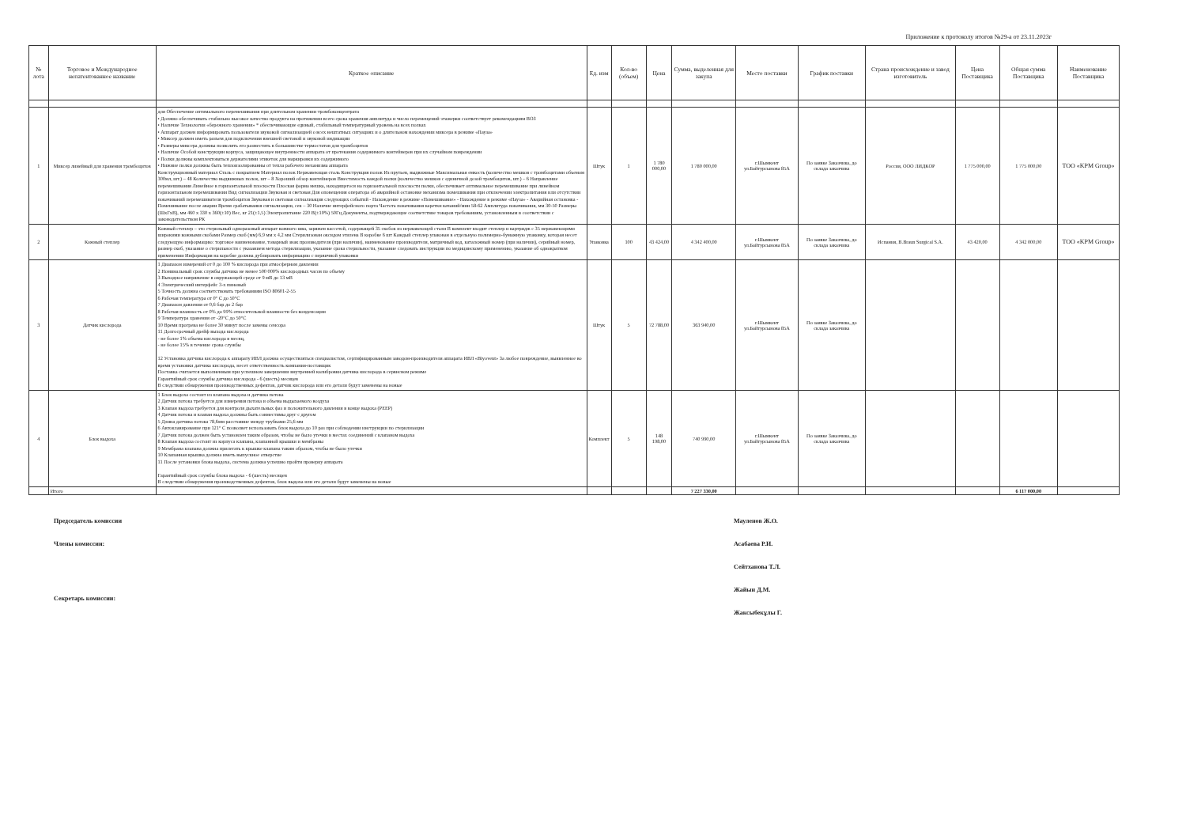Приложение к протоколу итогов №29-а от 23.11.2023г
| № лота | Торговое и Международное непатентованное название | Краткое описание | Ед. изм | Кол-во (объем) | Цена | Сумма, выделенная для закупа | Место поставки | График поставки | Страна происхождение и завод изготовитель | Цена Поставщика | Общая сумма Поставщика | Наименование Поставщика |
| --- | --- | --- | --- | --- | --- | --- | --- | --- | --- | --- | --- | --- |
| 1 | Миксер линейный для хранения тромбоцитов | для Обеспечение оптимального перемешивания при длительном хранении тромбоконцентрата • Должно обеспечивать стабильно высокое качество продукта на протяжении всего срока хранения амплитуда и число перемещений этажерки соответствует рекомендациям ВОЗ • Наличие Технологии «бережного хранения» * обеспечивающие единый, стабильный температурный уровень на всех полках • Аппарат должен информировать пользователя звуковой сигнализацией о всех нештатных ситуациях и о длительном нахождении миксера в режиме «Пауза» • Миксер должен иметь разъем для подключения внешней световой и звуковой индикации • Размеры миксера должны позволять его разместить в большинстве термостатов для тромбоцитов • Наличие Особой конструкции корпуса, защищающее внутренности аппарата от протекания содержимого контейнеров при их случайном повреждении • Полки должны комплектоваться держателями этикеток для маркировки их содержимого • Нижние полки должны быть теплоизолированны от тепла рабочего механизма аппарата Конструкционный материал Сталь с покрытием Материал полок Нержавеющая сталь Конструкция полок Из прутьев, выдвижные Максимальная емкость (количество мешков с тромбоцитами объемом 300мл, шт.) – 48 Количество выдвижных полок, шт – 8 Хороший обзор контейнеров Вместимость каждой полки (количество мешков с единичной дозой тромбоцитов, шт.) – 6 Направление перемешивания Линейное в горизонтальной плоскости Плоская форма мешка, находящегося на горизонтальной плоскости полки, обеспечивает оптимальное перемешивание при линейном горизонтальном перемешивании Вид сигнализации Звуковая и световая Для оповещения оператора об аварийной остановке механизма помешивания при отключении электропитания или отсутствии покачиваний перемешивателя тромбоцитов Звуковая и световая сигнализация следующих событий - Нахождение в режиме «Помешивание» - Нахождение в режиме «Пауза» - Аварийная остановка - Помешивание после аварии Время срабатывания сигнализации, сек – 30 Наличие интерфейсного порта Частота покачивания каретки качаний/мин 58-62 Амплитуда покачивания, мм 30-50 Размеры (ШхГхВ), мм 460 х 330 х 360(±10) Вес, кг 21(±1,5) Электропитание 220 В(±10%) 50Гц Документы, подтверждающие соответствие товаров требованиям, установленным в соответствии с законодательством РК | Штук | 1 | 1 780 000,00 | 1 780 000,00 | г.Шымкент ул.Байтурсынова 85А | По заявке Заказчика, до склада заказчика | Россия, ООО ЛИДКОР | 1 775 000,00 | 1 775 000,00 | ТОО «KPM Group» |
| 2 | Кожный степлер | Кожный степлер – это стерильный одноразовый аппарат кожного шва, заряжен кассетой, содержащей 35 скобок из нержавеющей стали В комплект входит степлер и картридж с 35 нержавеющими широкими кожными скобами Размер скоб (мм) 6,9 мм х 4,2 мм Стерилизован оксидом этилена В коробке 6 шт Каждый степлер упакован в отдельную полимерно-бумажную упаковку, которая несет следующую информацию: торговое наименование, товарный знак производителя (при наличии), наименование производителя, матричный код, каталожный номер (при наличии), серийный номер, размер скоб, указание о стерильности с указанием метода стерилизации, указание срока стерильности, указание следовать инструкции по медицинскому применению, указание об однократном применении Информация на коробке должна дублировать информацию с первичной упаковки | Упаковка | 100 | 43 424,00 | 4 342 400,00 | г.Шымкент ул.Байтурсынова 85А | По заявке Заказчика, до склада заказчика | Испания, B.Braun Surgical S.A. | 43 420,00 | 4 342 000,00 | ТОО «KPM Group» |
| 3 | Датчик кислорода | 1 Диапазон измерений от 0 до 100 % кислорода при атмосферном давлении 2 Номинальный срок службы датчика не менее 500 000% кислородных часов по объему 3 Выходное напряжение в окружающей среде от 9 мВ до 13 мВ 4 Электрический интерфейс 3-х пиновый 5 Точность должна соответствовать требованиям ISO 80601-2-55 6 Рабочая температура от 0° С до 50°С 7 Диапазон давления от 0,6 бар до 2 бар 8 Рабочая влажность от 0% до 99% относительной влажности без конденсации 9 Температура хранения от -20°С до 50°С 10 Время прогрева не более 30 минут после замены сенсора 11 Долгосрочный дрейф выхода кислорода - не более 1% объема кислорода в месяц, - не более 15% в течение срока службы 12 Установка датчика кислорода к аппарату ИВЛ должна осуществляться специалистом, сертифицированным заводом-производителя аппарата ИВЛ «Biyovent» За любое повреждение, выявленное во время установки датчика кислорода, несет ответственность компания-поставщик Поставка считается выполненным при успешном завершении внутренней калибровки датчика кислорода в сервисном режиме Гарантийный срок службы датчика кислорода - 6 (шесть) месяцев В следствии обнаружения производственных дефектов, датчик кислорода или его детали будут заменены на новые | Штук | 5 | 72 788,00 | 363 940,00 | г.Шымкент ул.Байтурсынова 85А | По заявке Заказчика, до склада заказчика | | | | |
| 4 | Блок выдоха | 1 Блок выдоха состоит из клапана выдоха и датчика потока 2 Датчик потока требуется для измерения потока и объема выдыхаемого воздуха 3 Клапан выдоха требуется для контроля дыхательных фаз и положительного давления в конце выдоха (PEEP) 4 Датчик потока и клапан выдоха должны быть совместимы друг с другом 5 Длина датчика потока 78,6мм расстояние между трубками 25,6 мм 6 Автоклавирование при 121° С позволяет использовать блок выдоха до 10 раз при соблюдении инструкции по стерилизации 7 Датчик потока должен быть установлен таким образом, чтобы не было утечки в местах соединений с клапаном выдоха 8 Клапан выдоха состоит из корпуса клапана, клапанной крышки и мембраны 9 Мембрана клапана должна прилегать к крышке клапана таким образом, чтобы не было утечки 10 Клапанная крышка должна иметь выпускное отверстие 11 После установки блока выдоха, система должна успешно пройти проверку аппарата Гарантийный срок службы блока выдоха - 6 (шесть) месяцев В следствии обнаружения производственных дефектов, блок выдоха или его детали будут заменены на новые | Комплект | 5 | 148 198,00 | 740 990,00 | г.Шымкент ул.Байтурсынова 85А | По заявке Заказчика, до склада заказчика | | | | |
| | Итого | | | | | 7 227 330,00 | | | | | 6 117 000,00 | |
Председатель комиссии
Члены комиссии:
Секретарь комиссии:
Мауленов Ж.О.
Асабаева Р.И.
Сейтханова Т.Л.
Жайын Д.М.
Жаксыбекұлы Г.